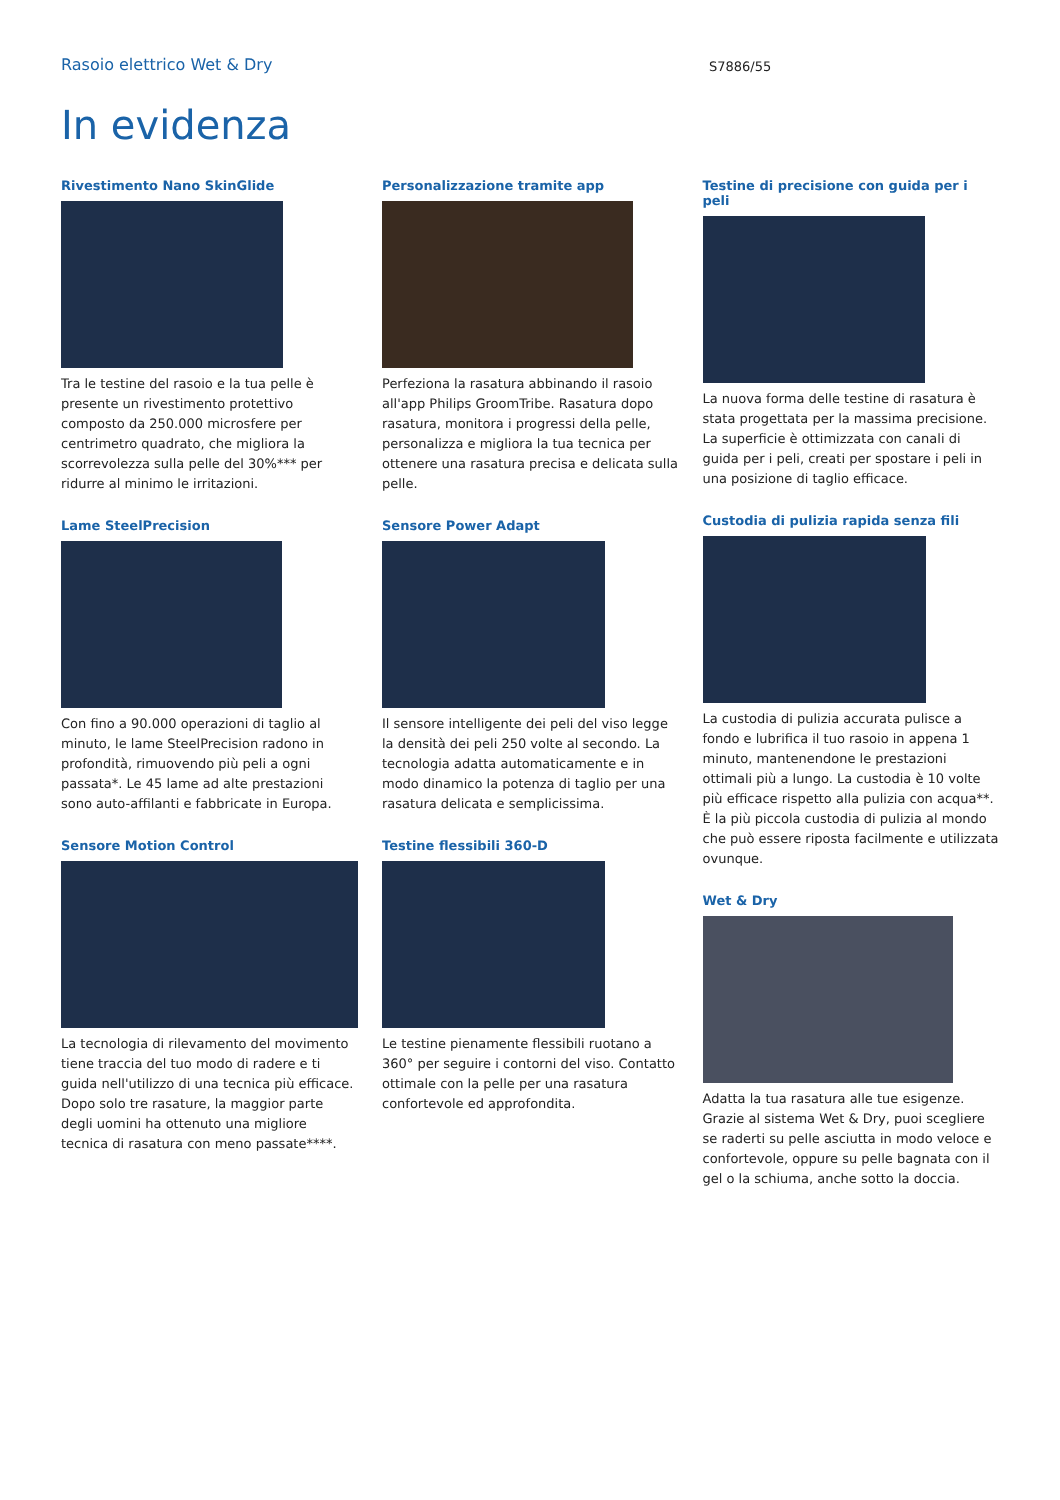Rasoio elettrico Wet & Dry
S7886/55
In evidenza
Rivestimento Nano SkinGlide
Tra le testine del rasoio e la tua pelle è presente un rivestimento protettivo composto da 250.000 microsfere per centrimetro quadrato, che migliora la scorrevolezza sulla pelle del 30%*** per ridurre al minimo le irritazioni.
Lame SteelPrecision
Con fino a 90.000 operazioni di taglio al minuto, le lame SteelPrecision radono in profondità, rimuovendo più peli a ogni passata*. Le 45 lame ad alte prestazioni sono auto-affilanti e fabbricate in Europa.
Sensore Motion Control
La tecnologia di rilevamento del movimento tiene traccia del tuo modo di radere e ti guida nell'utilizzo di una tecnica più efficace. Dopo solo tre rasature, la maggior parte degli uomini ha ottenuto una migliore tecnica di rasatura con meno passate****.
Personalizzazione tramite app
Perfeziona la rasatura abbinando il rasoio all'app Philips GroomTribe. Rasatura dopo rasatura, monitora i progressi della pelle, personalizza e migliora la tua tecnica per ottenere una rasatura precisa e delicata sulla pelle.
Sensore Power Adapt
Il sensore intelligente dei peli del viso legge la densità dei peli 250 volte al secondo. La tecnologia adatta automaticamente e in modo dinamico la potenza di taglio per una rasatura delicata e semplicissima.
Testine flessibili 360-D
Le testine pienamente flessibili ruotano a 360° per seguire i contorni del viso. Contatto ottimale con la pelle per una rasatura confortevole ed approfondita.
Testine di precisione con guida per i peli
La nuova forma delle testine di rasatura è stata progettata per la massima precisione. La superficie è ottimizzata con canali di guida per i peli, creati per spostare i peli in una posizione di taglio efficace.
Custodia di pulizia rapida senza fili
La custodia di pulizia accurata pulisce a fondo e lubrifica il tuo rasoio in appena 1 minuto, mantenendone le prestazioni ottimali più a lungo. La custodia è 10 volte più efficace rispetto alla pulizia con acqua**. È la più piccola custodia di pulizia al mondo che può essere riposta facilmente e utilizzata ovunque.
Wet & Dry
Adatta la tua rasatura alle tue esigenze. Grazie al sistema Wet & Dry, puoi scegliere se raderti su pelle asciutta in modo veloce e confortevole, oppure su pelle bagnata con il gel o la schiuma, anche sotto la doccia.